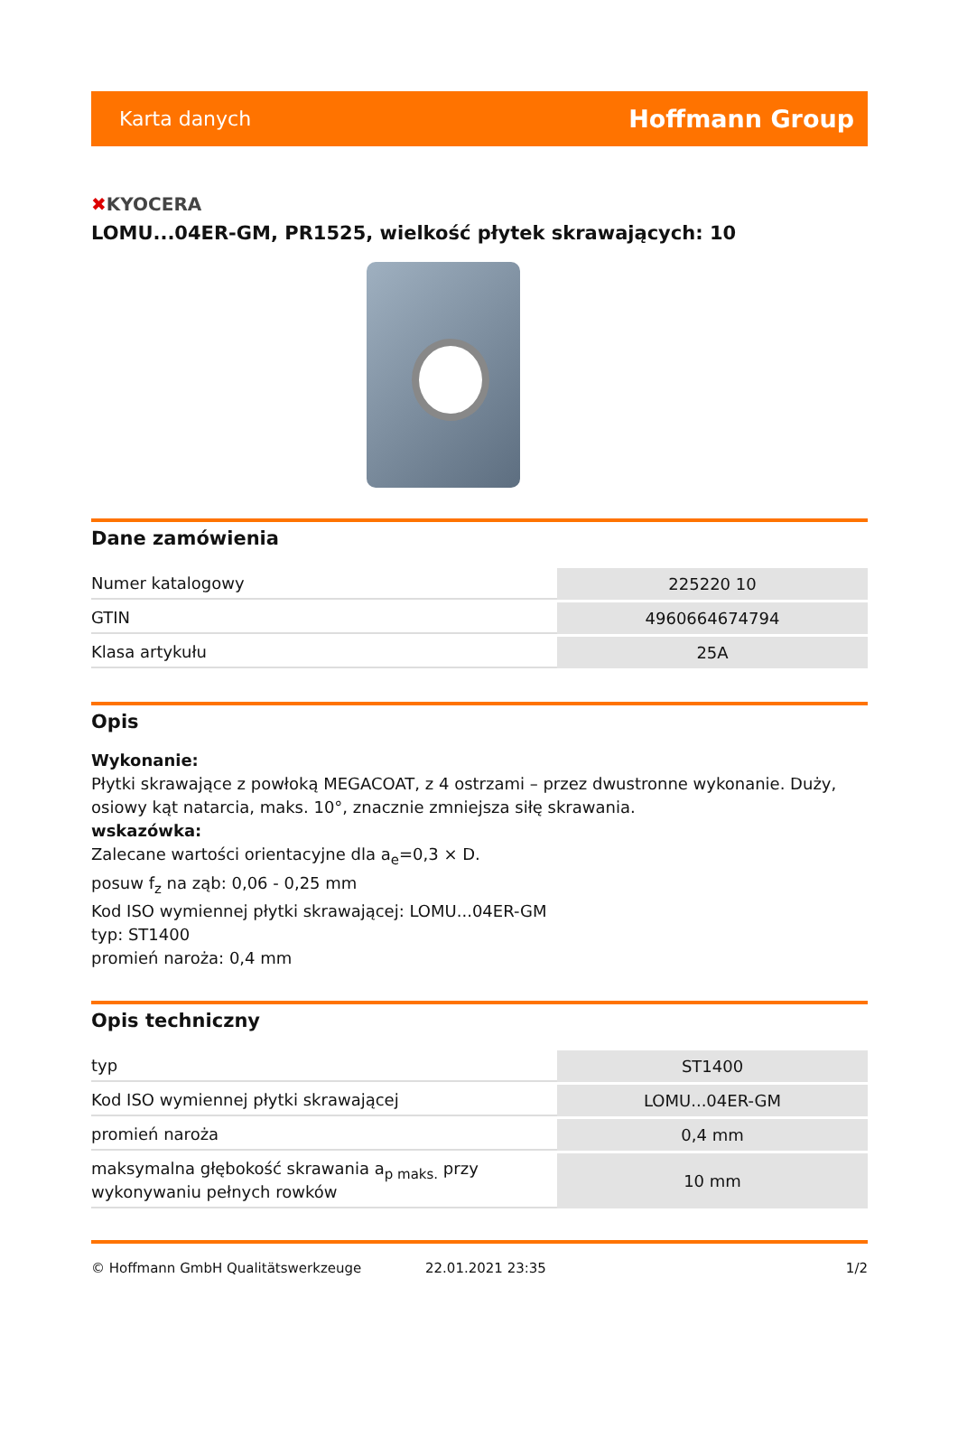Karta danych Hoffmann Group
✖KYOCERA
LOMU...04ER-GM, PR1525, wielkość płytek skrawających: 10
Dane zamówienia
| Numer katalogowy | 225220 10 |
| GTIN | 4960664674794 |
| Klasa artykułu | 25A |
Opis
Wykonanie:
Płytki skrawające z powłoką MEGACOAT, z 4 ostrzami – przez dwustronne wykonanie. Duży, osiowy kąt natarcia, maks. 10°, znacznie zmniejsza siłę skrawania.
wskazówka:
Zalecane wartości orientacyjne dla a<sub>e</sub>=0,3 × D.
posuw f<sub>z</sub> na ząb: 0,06 - 0,25 mm
Kod ISO wymiennej płytki skrawającej: LOMU...04ER-GM
typ: ST1400
promień naroża: 0,4 mm
Opis techniczny
| typ | ST1400 |
| Kod ISO wymiennej płytki skrawającej | LOMU...04ER-GM |
| promień naroża | 0,4 mm |
| maksymalna głębokość skrawania a<sub>p maks.</sub> przy wykonywaniu pełnych rowków | 10 mm |
© Hoffmann GmbH Qualitätswerkzeuge 22.01.2021 23:35 1/2